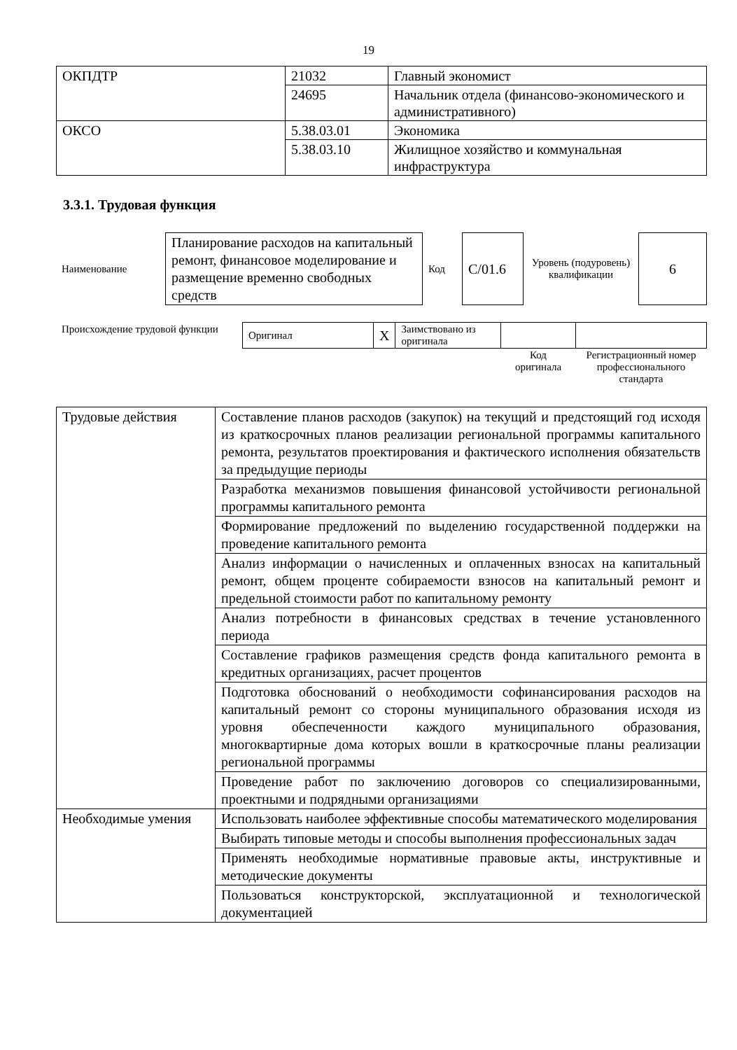19
| ОКПДТР | 21032 | Главный экономист |
| | 24695 | Начальник отдела (финансово-экономического и административного) |
| ОКСО | 5.38.03.01 | Экономика |
| | 5.38.03.10 | Жилищное хозяйство и коммунальная инфраструктура |
3.3.1. Трудовая функция
| Наименование | Планирование расходов на капитальный ремонт, финансовое моделирование и размещение временно свободных средств | Код | С/01.6 | Уровень (подуровень) квалификации | 6 |
| Происхождение трудовой функции | Оригинал | X | Заимствовано из оригинала | | |
| | | | | Код оригинала | Регистрационный номер профессионального стандарта |
| Трудовые действия | Составление планов расходов (закупок) на текущий и предстоящий год исходя из краткосрочных планов реализации региональной программы капитального ремонта, результатов проектирования и фактического исполнения обязательств за предыдущие периоды |
| | Разработка механизмов повышения финансовой устойчивости региональной программы капитального ремонта |
| | Формирование предложений по выделению государственной поддержки на проведение капитального ремонта |
| | Анализ информации о начисленных и оплаченных взносах на капитальный ремонт, общем проценте собираемости взносов на капитальный ремонт и предельной стоимости работ по капитальному ремонту |
| | Анализ потребности в финансовых средствах в течение установленного периода |
| | Составление графиков размещения средств фонда капитального ремонта в кредитных организациях, расчет процентов |
| | Подготовка обоснований о необходимости софинансирования расходов на капитальный ремонт со стороны муниципального образования исходя из уровня обеспеченности каждого муниципального образования, многоквартирные дома которых вошли в краткосрочные планы реализации региональной программы |
| | Проведение работ по заключению договоров со специализированными, проектными и подрядными организациями |
| Необходимые умения | Использовать наиболее эффективные способы математического моделирования |
| | Выбирать типовые методы и способы выполнения профессиональных задач |
| | Применять необходимые нормативные правовые акты, инструктивные и методические документы |
| | Пользоваться конструкторской, эксплуатационной и технологической документацией |